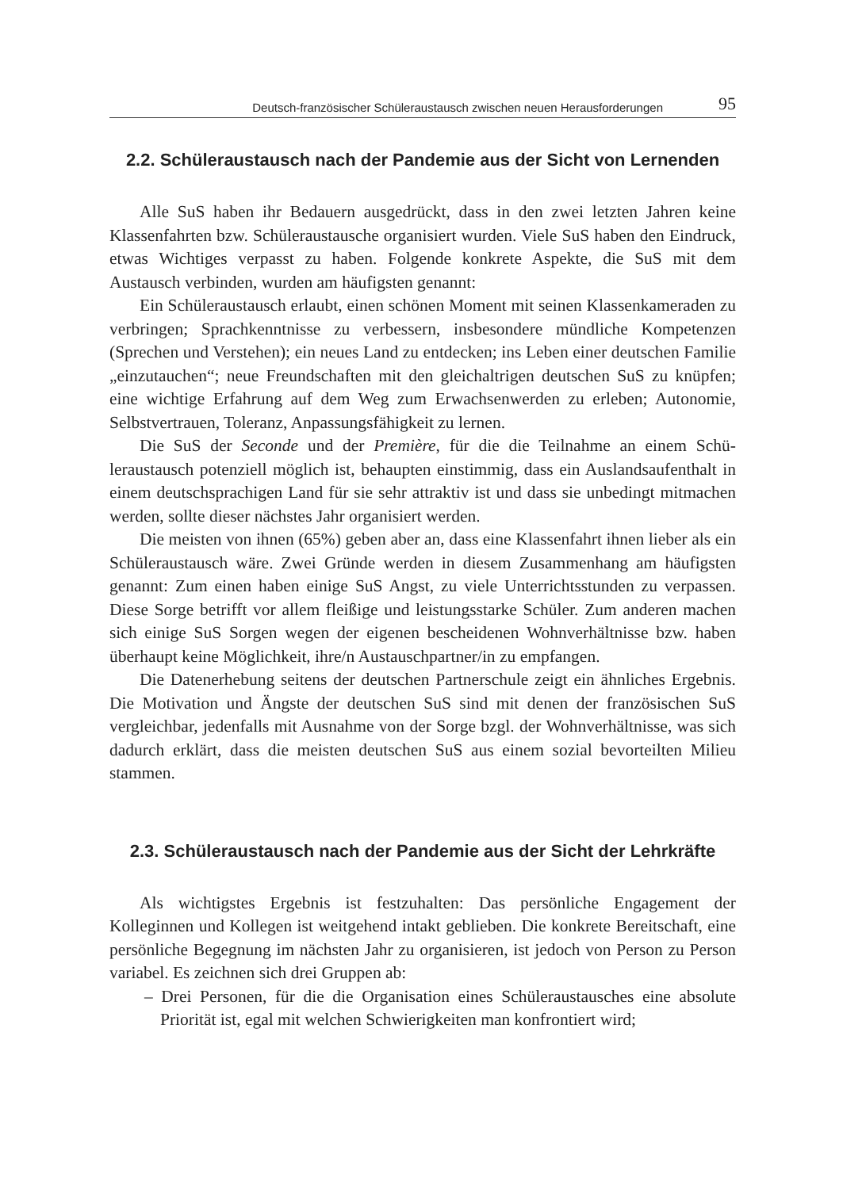Deutsch-französischer Schüleraustausch zwischen neuen Herausforderungen 95
2.2. Schüleraustausch nach der Pandemie aus der Sicht von Lernenden
Alle SuS haben ihr Bedauern ausgedrückt, dass in den zwei letzten Jahren keine Klassenfahrten bzw. Schüleraustausche organisiert wurden. Viele SuS haben den Eindruck, etwas Wichtiges verpasst zu haben. Folgende konkrete Aspekte, die SuS mit dem Austausch verbinden, wurden am häufigsten genannt:
Ein Schüleraustausch erlaubt, einen schönen Moment mit seinen Klassen­kameraden zu verbringen; Sprachkenntnisse zu verbessern, insbesondere münd­liche Kompetenzen (Sprechen und Verstehen); ein neues Land zu entdecken; ins Leben einer deutschen Familie „einzutauchen“; neue Freundschaften mit den gleichaltrigen deutschen SuS zu knüpfen; eine wichtige Erfahrung auf dem Weg zum Erwachsenwerden zu erleben; Autonomie, Selbstvertrauen, Toleranz, Anpassungsfähigkeit zu lernen.
Die SuS der Seconde und der Première, für die die Teilnahme an einem Schü­leraustausch potenziell möglich ist, behaupten einstimmig, dass ein Auslands­aufenthalt in einem deutschsprachigen Land für sie sehr attraktiv ist und dass sie unbedingt mitmachen werden, sollte dieser nächstes Jahr organisiert werden.
Die meisten von ihnen (65%) geben aber an, dass eine Klassenfahrt ihnen lieber als ein Schüleraustausch wäre. Zwei Gründe werden in diesem Zusam­menhang am häufigsten genannt: Zum einen haben einige SuS Angst, zu viele Unterrichtsstunden zu verpassen. Diese Sorge betrifft vor allem fleißige und leistungsstarke Schüler. Zum anderen machen sich einige SuS Sorgen wegen der eigenen bescheidenen Wohnverhältnisse bzw. haben überhaupt keine Möglich­keit, ihre/n Austauschpartner/in zu empfangen.
Die Datenerhebung seitens der deutschen Partnerschule zeigt ein ähnliches Ergebnis. Die Motivation und Ängste der deutschen SuS sind mit denen der französischen SuS vergleichbar, jedenfalls mit Ausnahme von der Sorge bzgl. der Wohnverhältnisse, was sich dadurch erklärt, dass die meisten deutschen SuS aus einem sozial bevorteilten Milieu stammen.
2.3. Schüleraustausch nach der Pandemie aus der Sicht der Lehrkräfte
Als wichtigstes Ergebnis ist festzuhalten: Das persönliche Engagement der Kolleginnen und Kollegen ist weitgehend intakt geblieben. Die konkrete Bereit­schaft, eine persönliche Begegnung im nächsten Jahr zu organisieren, ist jedoch von Person zu Person variabel. Es zeichnen sich drei Gruppen ab:
– Drei Personen, für die die Organisation eines Schüleraustausches eine absolute Priorität ist, egal mit welchen Schwierigkeiten man konfrontiert wird;